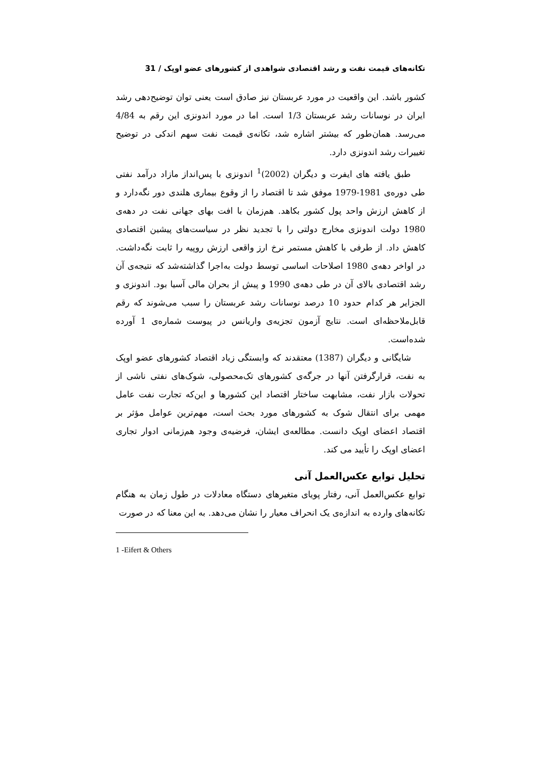تکانه‌های قیمت نفت و رشد اقتصادی شواهدی از کشورهای عضو اوپک / 31
کشور باشد. این واقعیت در مورد عربستان نیز صادق است یعنی توان توضیح‌دهی رشد ایران در نوسانات رشد عربستان 1/3 است. اما در مورد اندونزی این رقم به 4/84 می‌رسد. همان‌طور که بیشتر اشاره شد، تکانه‌ی قیمت نفت سهم اندکی در توضیح تغییرات رشد اندونزی دارد.
طبق یافته های ایفرت و دیگران (2002)<sup>1</sup> اندونزی با پس‌انداز مازاد درآمد نفتی طی دوره‌ی 1981-1979 موفق شد تا اقتصاد را از وقوع بیماری هلندی دور نگه‌دارد و از کاهش ارزش واحد پول کشور بکاهد. هم‌زمان با افت بهای جهانی نفت در دهه‌ی 1980 دولت اندونزی مخارج دولتی را با تجدید نظر در سیاست‌های پیشین اقتصادی کاهش داد. از طرفی با کاهش مستمر نرخ ارز واقعی ارزش روپیه را ثابت نگه‌داشت. در اواخر دهه‌ی 1980 اصلاحات اساسی توسط دولت به‌اجرا گذاشته‌شد که نتیجه‌ی آن رشد اقتصادی بالای آن در طی دهه‌ی 1990 و پیش از بحران مالی آسیا بود. اندونزی و الجزایر هر کدام حدود 10 درصد نوسانات رشد عربستان را سبب می‌شوند که رقم قابل‌ملاحظه‌ای است. نتایج آزمون تجزیه‌ی واریانس در پیوست شماره‌ی 1 آورده شده‌است.
شایگانی و دیگران (1387) معتقدند که وابستگی زیاد اقتصاد کشورهای عضو اوپک به نفت، قرارگرفتن آنها در جرگه‌ی کشورهای تک‌محصولی، شوک‌های نفتی ناشی از تحولات بازار نفت، مشابهت ساختار اقتصاد این کشورها و این‌که تجارت نفت عامل مهمی برای انتقال شوک به کشورهای مورد بحث است، مهم‌ترین عوامل مؤثر بر اقتصاد اعضای اوپک دانست. مطالعه‌ی ایشان، فرضیه‌ی وجود هم‌زمانی ادوار تجاری اعضای اوپک را تأیید می کند.
تحلیل توابع عکس‌العمل آنی
توابع عکس‌العمل آنی، رفتار پویای متغیرهای دستگاه معادلات در طول زمان به هنگام تکانه‌های وارده به اندازه‌ی یک انحراف معیار را نشان می‌دهد. به این معنا که در صورت
1 -Eifert & Others